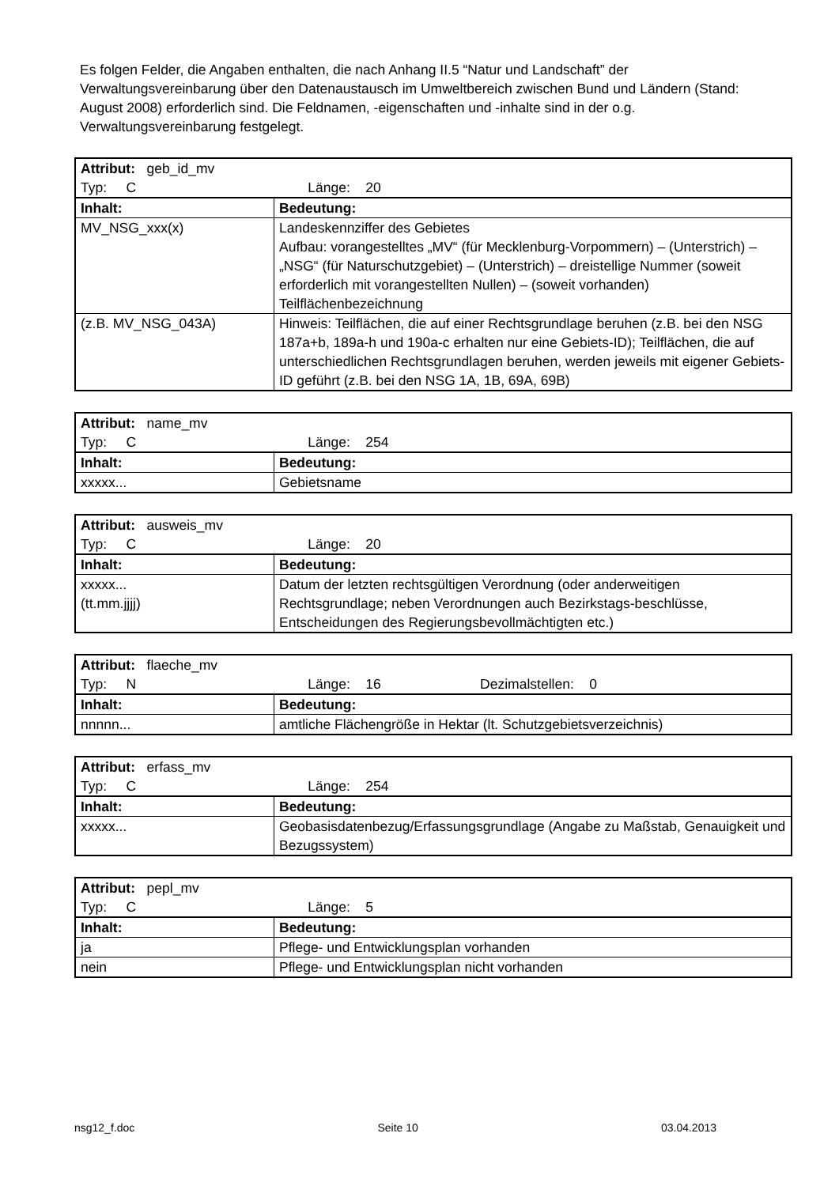Es folgen Felder, die Angaben enthalten, die nach Anhang II.5 “Natur und Landschaft” der Verwaltungsvereinbarung über den Datenaustausch im Umweltbereich zwischen Bund und Ländern (Stand: August 2008) erforderlich sind. Die Feldnamen, -eigenschaften und -inhalte sind in der o.g. Verwaltungsvereinbarung festgelegt.
| Attribut: geb_id_mv Typ: C Länge: 20 | |
| Inhalt: | Bedeutung: |
| MV_NSG_xxx(x) | Landeskennziffer des Gebietes Aufbau: vorangestelltes „MV“ (für Mecklenburg-Vorpommern) – (Unterstrich) – „NSG“ (für Naturschutzgebiet) – (Unterstrich) – dreistellige Nummer (soweit erforderlich mit vorangestellten Nullen) – (soweit vorhanden) Teilflächenbezeichnung |
| (z.B. MV_NSG_043A) | Hinweis: Teilflächen, die auf einer Rechtsgrundlage beruhen (z.B. bei den NSG 187a+b, 189a-h und 190a-c erhalten nur eine Gebiets-ID); Teilflächen, die auf unterschiedlichen Rechtsgrundlagen beruhen, werden jeweils mit eigener Gebiets-ID geführt (z.B. bei den NSG 1A, 1B, 69A, 69B) |
| Attribut: name_mv Typ: C Länge: 254 | |
| Inhalt: | Bedeutung: |
| xxxxx... | Gebietsname |
| Attribut: ausweis_mv Typ: C Länge: 20 | |
| Inhalt: | Bedeutung: |
| xxxxx... (tt.mm.jjjj) | Datum der letzten rechtsgültigen Verordnung (oder anderweitigen Rechtsgrundlage; neben Verordnungen auch Bezirkstags-beschlüsse, Entscheidungen des Regierungsbevollmächtigten etc.) |
| Attribut: flaeche_mv Typ: N Länge: 16 Dezimalstellen: 0 | |
| Inhalt: | Bedeutung: |
| nnnnn... | amtliche Flächengröße in Hektar (lt. Schutzgebietsverzeichnis) |
| Attribut: erfass_mv Typ: C Länge: 254 | |
| Inhalt: | Bedeutung: |
| xxxxx... | Geobasisdatenbezug/Erfassungsgrundlage (Angabe zu Maßstab, Genauigkeit und Bezugssystem) |
| Attribut: pepl_mv Typ: C Länge: 5 | |
| Inhalt: | Bedeutung: |
| ja | Pflege- und Entwicklungsplan vorhanden |
| nein | Pflege- und Entwicklungsplan nicht vorhanden |
nsg12_f.doc Seite 10 03.04.2013